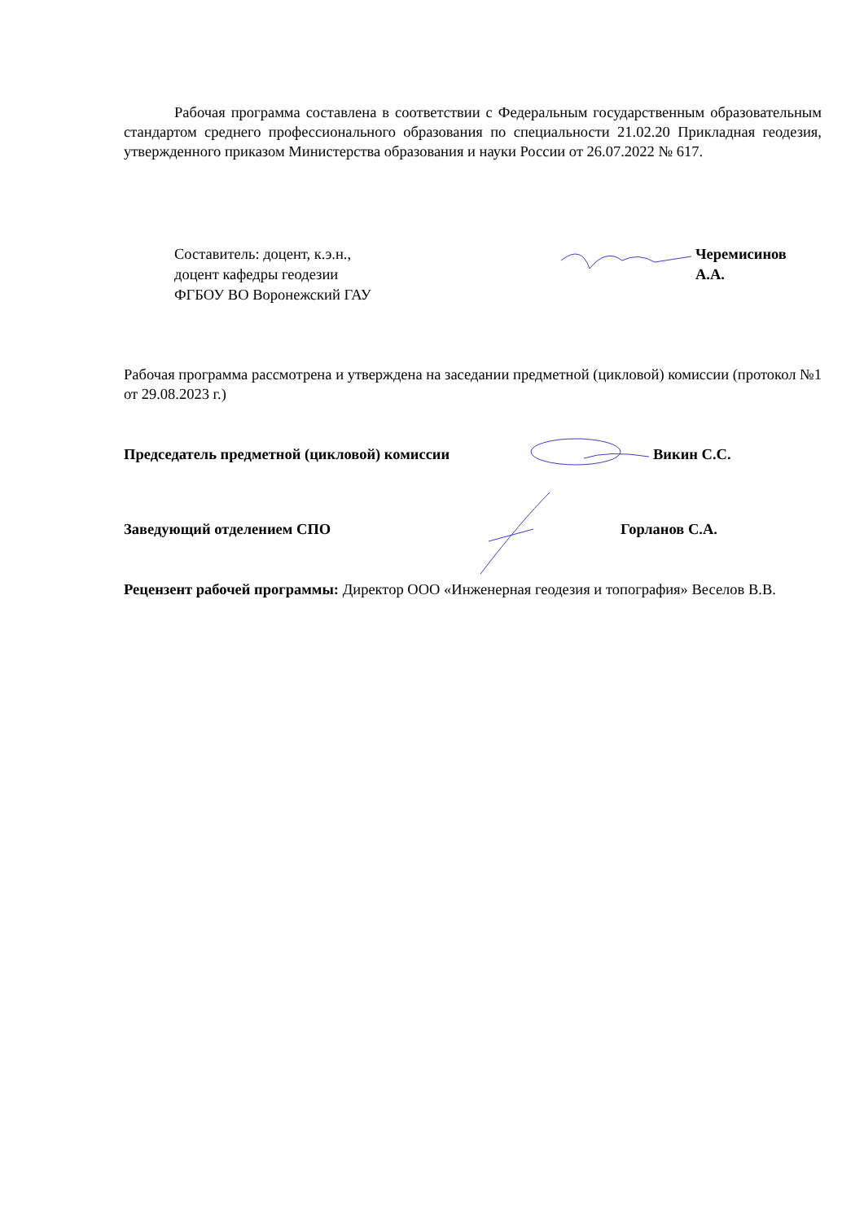Рабочая программа составлена в соответствии с Федеральным государственным образовательным стандартом среднего профессионального образования по специальности 21.02.20 Прикладная геодезия, утвержденного приказом Министерства образования и науки России от 26.07.2022 № 617.
Составитель: доцент, к.э.н.,
доцент кафедры геодезии
ФГБОУ ВО Воронежский ГАУ
Черемисинов
А.А.
Рабочая программа рассмотрена и утверждена на заседании предметной (цикловой) комиссии (протокол №1 от 29.08.2023 г.)
Председатель предметной (цикловой) комиссии Викин С.С.
Заведующий отделением СПО Горланов С.А.
Рецензент рабочей программы: Директор ООО «Инженерная геодезия и топография» Веселов В.В.